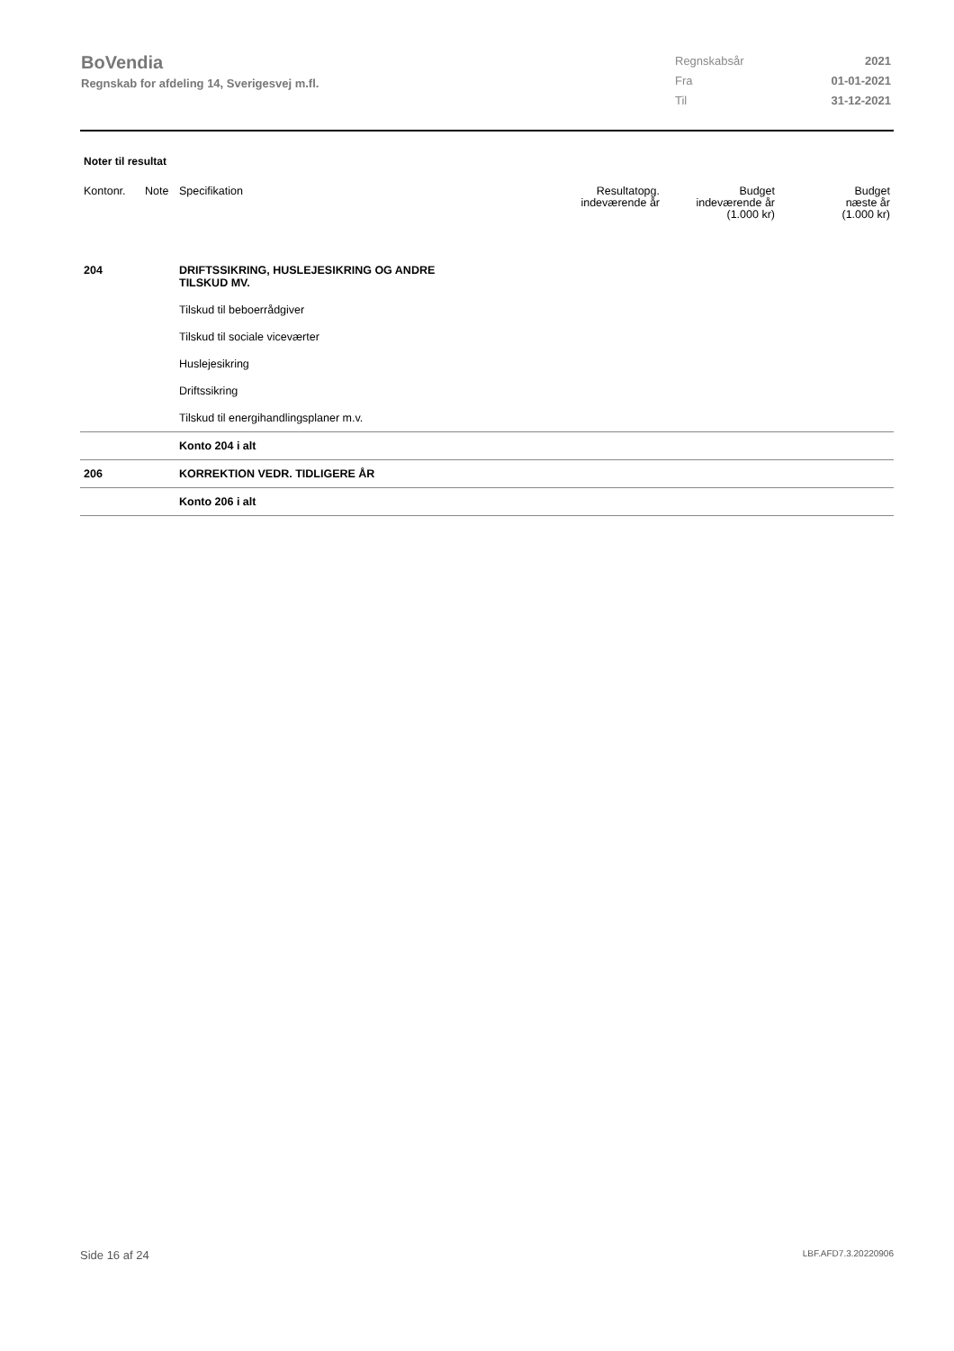BoVendia
Regnskab for afdeling 14, Sverigesvej m.fl.
| Regnskabsår | 2021 |
| Fra | 01-01-2021 |
| Til | 31-12-2021 |
Noter til resultat
| Kontonr. | Note | Specifikation | Resultatopg. indeværende år | Budget indeværende år (1.000 kr) | Budget næste år (1.000 kr) |
| --- | --- | --- | --- | --- | --- |
| 204 | | DRIFTSSIKRING, HUSLEJESIKRING OG ANDRE TILSKUD MV. | | | |
| | | Tilskud til beboerrådgiver | | | |
| | | Tilskud til sociale viceværter | | | |
| | | Huslejesikring | | | |
| | | Driftssikring | | | |
| | | Tilskud til energihandlingsplaner m.v. | | | |
| | | Konto 204 i alt | | | |
| 206 | | KORREKTION VEDR. TIDLIGERE ÅR | | | |
| | | Konto 206 i alt | | | |
Side 16 af 24 LBF.AFD7.3.20220906